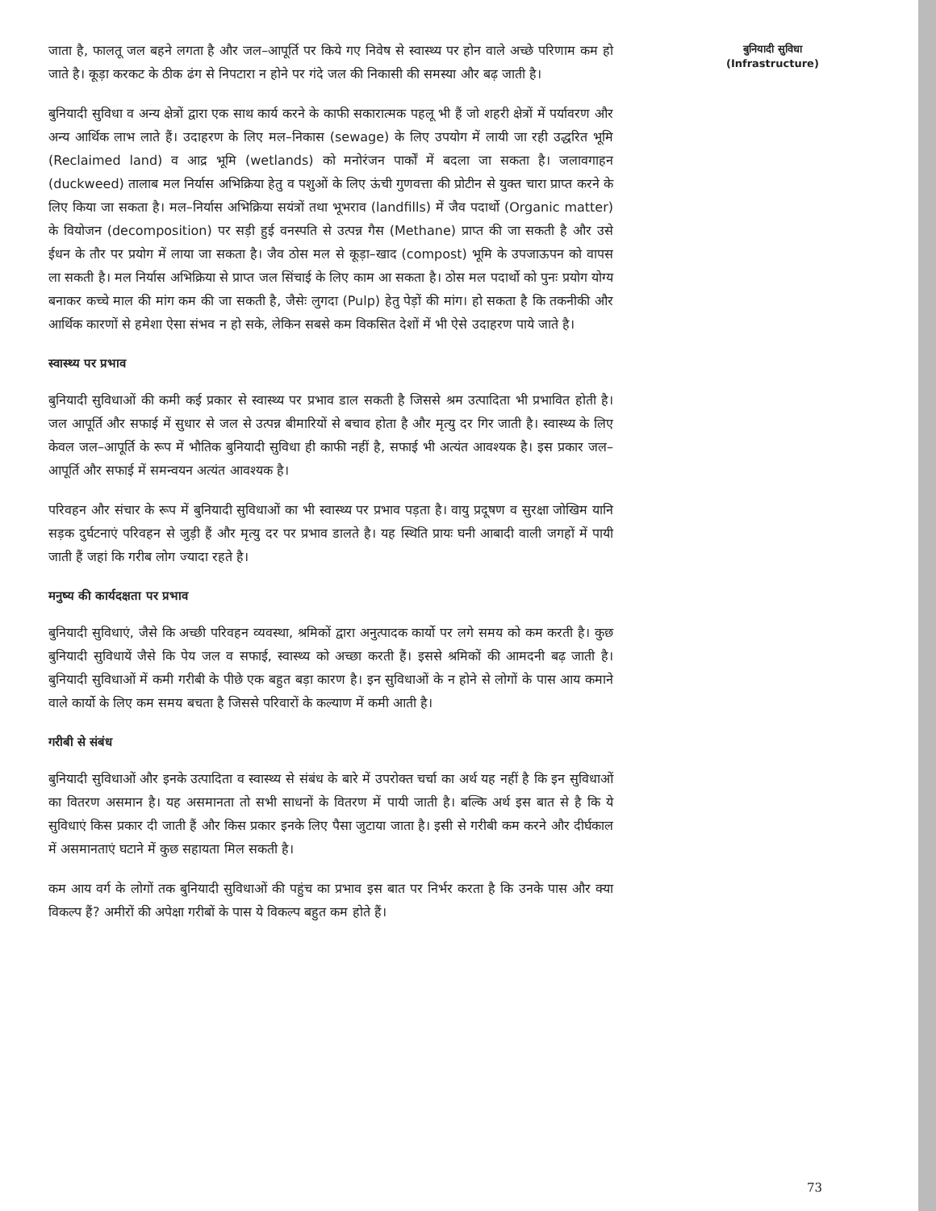जाता है, फालतू जल बहने लगता है और जल–आपूर्ति पर किये गए निवेष से स्वास्थ्य पर होन वाले अच्छे परिणाम कम हो जाते है। कूड़ा करकट के ठीक ढंग से निपटारा न होने पर गंदे जल की निकासी की समस्या और बढ़ जाती है।
बुनियादी सुविधा व अन्य क्षेत्रों द्वारा एक साथ कार्य करने के काफी सकारात्मक पहलू भी हैं जो शहरी क्षेत्रों में पर्यावरण और अन्य आर्थिक लाभ लाते हैं। उदाहरण के लिए मल–निकास (sewage) के लिए उपयोग में लायी जा रही उद्धरित भूमि (Reclaimed land) व आद्र भूमि (wetlands) को मनोरंजन पार्कों में बदला जा सकता है। जलावगाहन (duckweed) तालाब मल निर्यास अभिक्रिया हेतु व पशुओं के लिए ऊंची गुणवत्ता की प्रोटीन से युक्त चारा प्राप्त करने के लिए किया जा सकता है। मल–निर्यास अभिक्रिया सयंत्रों तथा भूभराव (landfills) में जैव पदार्थो (Organic matter) के वियोजन (decomposition) पर सड़ी हुई वनस्पति से उत्पन्न गैस (Methane) प्राप्त की जा सकती है और उसे ईधन के तौर पर प्रयोग में लाया जा सकता है। जैव ठोस मल से कूड़ा–खाद (compost) भूमि के उपजाऊपन को वापस ला सकती है। मल निर्यास अभिक्रिया से प्राप्त जल सिंचाई के लिए काम आ सकता है। ठोस मल पदार्थो को पुनः प्रयोग योग्य बनाकर कच्चे माल की मांग कम की जा सकती है, जैसेः लुगदा (Pulp) हेतु पेड़ों की मांग। हो सकता है कि तकनीकी और आर्थिक कारणों से हमेशा ऐसा संभव न हो सके, लेकिन सबसे कम विकसित देशों में भी ऐसे उदाहरण पाये जाते है।
स्वास्थ्य पर प्रभाव
बुनियादी सुविधाओं की कमी कई प्रकार से स्वास्थ्य पर प्रभाव डाल सकती है जिससे श्रम उत्पादिता भी प्रभावित होती है। जल आपूर्ति और सफाई में सुधार से जल से उत्पन्न बीमारियों से बचाव होता है और मृत्यु दर गिर जाती है। स्वास्थ्य के लिए केवल जल–आपूर्ति के रूप में भौतिक बुनियादी सुविधा ही काफी नहीं है, सफाई भी अत्यंत आवश्यक है। इस प्रकार जल–आपूर्ति और सफाई में समन्वयन अत्यंत आवश्यक है।
परिवहन और संचार के रूप में बुनियादी सुविधाओं का भी स्वास्थ्य पर प्रभाव पड़ता है। वायु प्रदूषण व सुरक्षा जोखिम यानि सड़क दुर्घटनाएं परिवहन से जुड़ी हैं और मृत्यु दर पर प्रभाव डालते है। यह स्थिति प्रायः घनी आबादी वाली जगहों में पायी जाती हैं जहां कि गरीब लोग ज्यादा रहते है।
मनुष्य की कार्यदक्षता पर प्रभाव
बुनियादी सुविधाएं, जैसे कि अच्छी परिवहन व्यवस्था, श्रमिकों द्वारा अनुत्पादक कार्यो पर लगे समय को कम करती है। कुछ बुनियादी सुविधायें जैसे कि पेय जल व सफाई, स्वास्थ्य को अच्छा करती हैं। इससे श्रमिकों की आमदनी बढ़ जाती है। बुनियादी सुविधाओं में कमी गरीबी के पीछे एक बहुत बड़ा कारण है। इन सुविधाओं के न होने से लोगों के पास आय कमाने वाले कार्यो के लिए कम समय बचता है जिससे परिवारों के कल्याण में कमी आती है।
गरीबी से संबंध
बुनियादी सुविधाओं और इनके उत्पादिता व स्वास्थ्य से संबंध के बारे में उपरोक्त चर्चा का अर्थ यह नहीं है कि इन सुविधाओं का वितरण असमान है। यह असमानता तो सभी साधनों के वितरण में पायी जाती है। बल्कि अर्थ इस बात से है कि ये सुविधाएं किस प्रकार दी जाती हैं और किस प्रकार इनके लिए पैसा जुटाया जाता है। इसी से गरीबी कम करने और दीर्घकाल में असमानताएं घटाने में कुछ सहायता मिल सकती है।
कम आय वर्ग के लोगों तक बुनियादी सुविधाओं की पहुंच का प्रभाव इस बात पर निर्भर करता है कि उनके पास और क्या विकल्प हैं? अमीरों की अपेक्षा गरीबों के पास ये विकल्प बहुत कम होते हैं।
बुनियादी सुविधा
(Infrastructure)
73